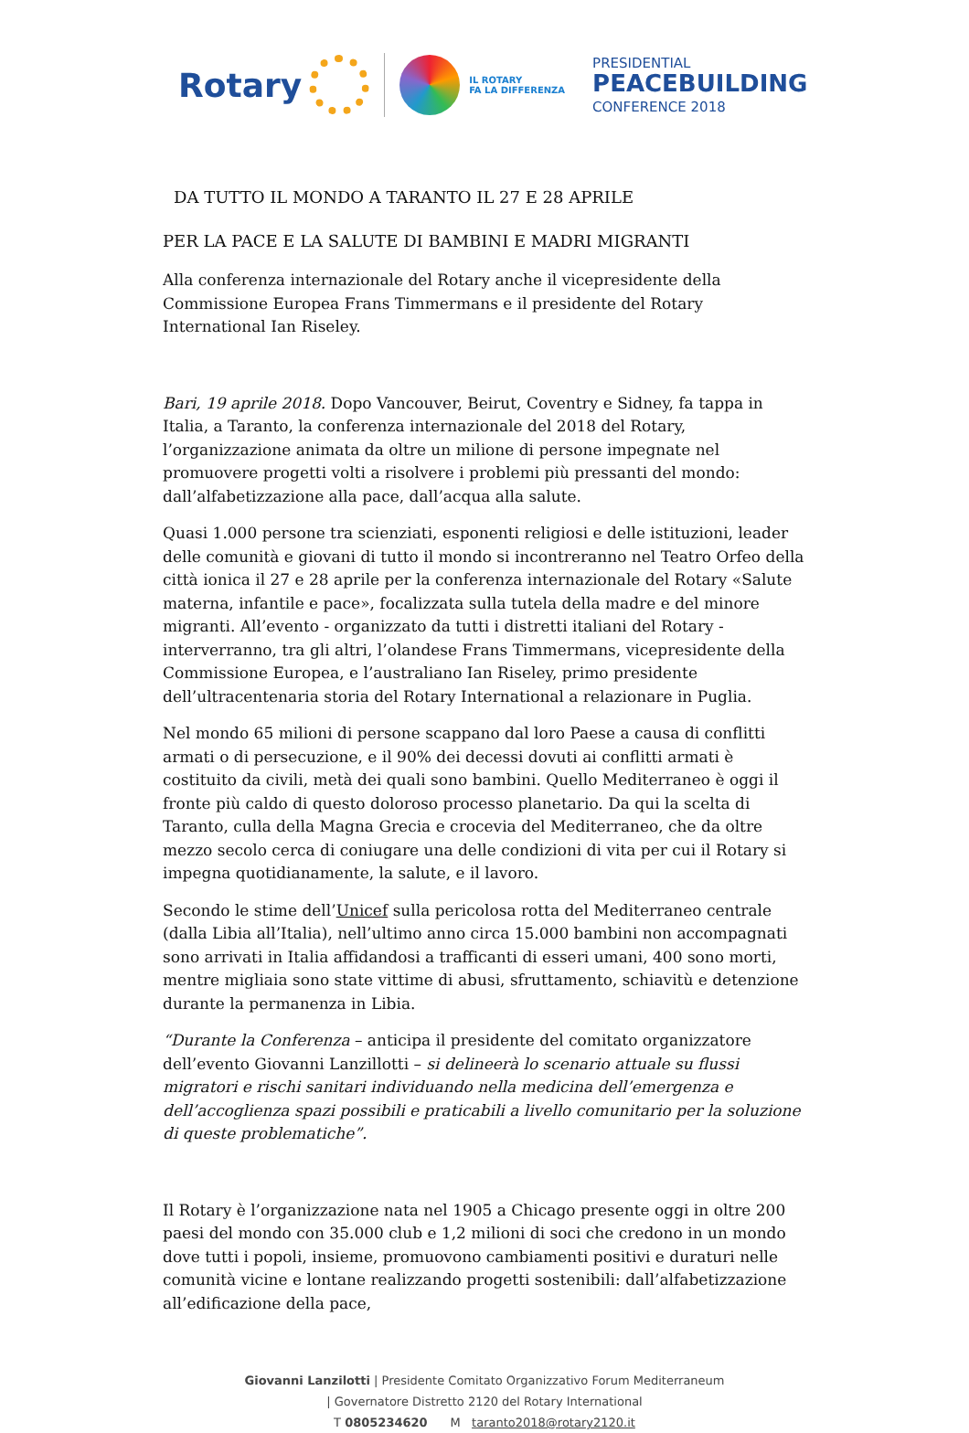Rotary
IL ROTARY
FA LA DIFFERENZA
PRESIDENTIAL
PEACEBUILDING
CONFERENCE 2018
DA TUTTO IL MONDO A TARANTO IL 27 E 28 APRILE
PER LA PACE E LA SALUTE DI BAMBINI E MADRI MIGRANTI
Alla conferenza internazionale del Rotary anche il vicepresidente della Commissione Europea Frans Timmermans e il presidente del Rotary International Ian Riseley.
Bari, 19 aprile 2018. Dopo Vancouver, Beirut, Coventry e Sidney, fa tappa in Italia, a Taranto, la conferenza internazionale del 2018 del Rotary, l’organizzazione animata da oltre un milione di persone impegnate nel promuovere progetti volti a risolvere i problemi più pressanti del mondo: dall’alfabetizzazione alla pace, dall’acqua alla salute.
Quasi 1.000 persone tra scienziati, esponenti religiosi e delle istituzioni, leader delle comunità e giovani di tutto il mondo si incontreranno nel Teatro Orfeo della città ionica il 27 e 28 aprile per la conferenza internazionale del Rotary «Salute materna, infantile e pace», focalizzata sulla tutela della madre e del minore migranti. All’evento - organizzato da tutti i distretti italiani del Rotary - interverranno, tra gli altri, l’olandese Frans Timmermans, vicepresidente della Commissione Europea, e l’australiano Ian Riseley, primo presidente dell’ultracentenaria storia del Rotary International a relazionare in Puglia.
Nel mondo 65 milioni di persone scappano dal loro Paese a causa di conflitti armati o di persecuzione, e il 90% dei decessi dovuti ai conflitti armati è costituito da civili, metà dei quali sono bambini. Quello Mediterraneo è oggi il fronte più caldo di questo doloroso processo planetario. Da qui la scelta di Taranto, culla della Magna Grecia e crocevia del Mediterraneo, che da oltre mezzo secolo cerca di coniugare una delle condizioni di vita per cui il Rotary si impegna quotidianamente, la salute, e il lavoro.
Secondo le stime dell’Unicef sulla pericolosa rotta del Mediterraneo centrale (dalla Libia all’Italia), nell’ultimo anno circa 15.000 bambini non accompagnati sono arrivati in Italia affidandosi a trafficanti di esseri umani, 400 sono morti, mentre migliaia sono state vittime di abusi, sfruttamento, schiavitù e detenzione durante la permanenza in Libia.
“Durante la Conferenza – anticipa il presidente del comitato organizzatore dell’evento Giovanni Lanzillotti – si delineerà lo scenario attuale su flussi migratori e rischi sanitari individuando nella medicina dell’emergenza e dell’accoglienza spazi possibili e praticabili a livello comunitario per la soluzione di queste problematiche”.
Il Rotary è l’organizzazione nata nel 1905 a Chicago presente oggi in oltre 200 paesi del mondo con 35.000 club e 1,2 milioni di soci che credono in un mondo dove tutti i popoli, insieme, promuovono cambiamenti positivi e duraturi nelle comunità vicine e lontane realizzando progetti sostenibili: dall’alfabetizzazione all’edificazione della pace,
Giovanni Lanzilotti | Presidente Comitato Organizzativo Forum Mediterraneum
| Governatore Distretto 2120 del Rotary International
T 0805234620 M taranto2018@rotary2120.it